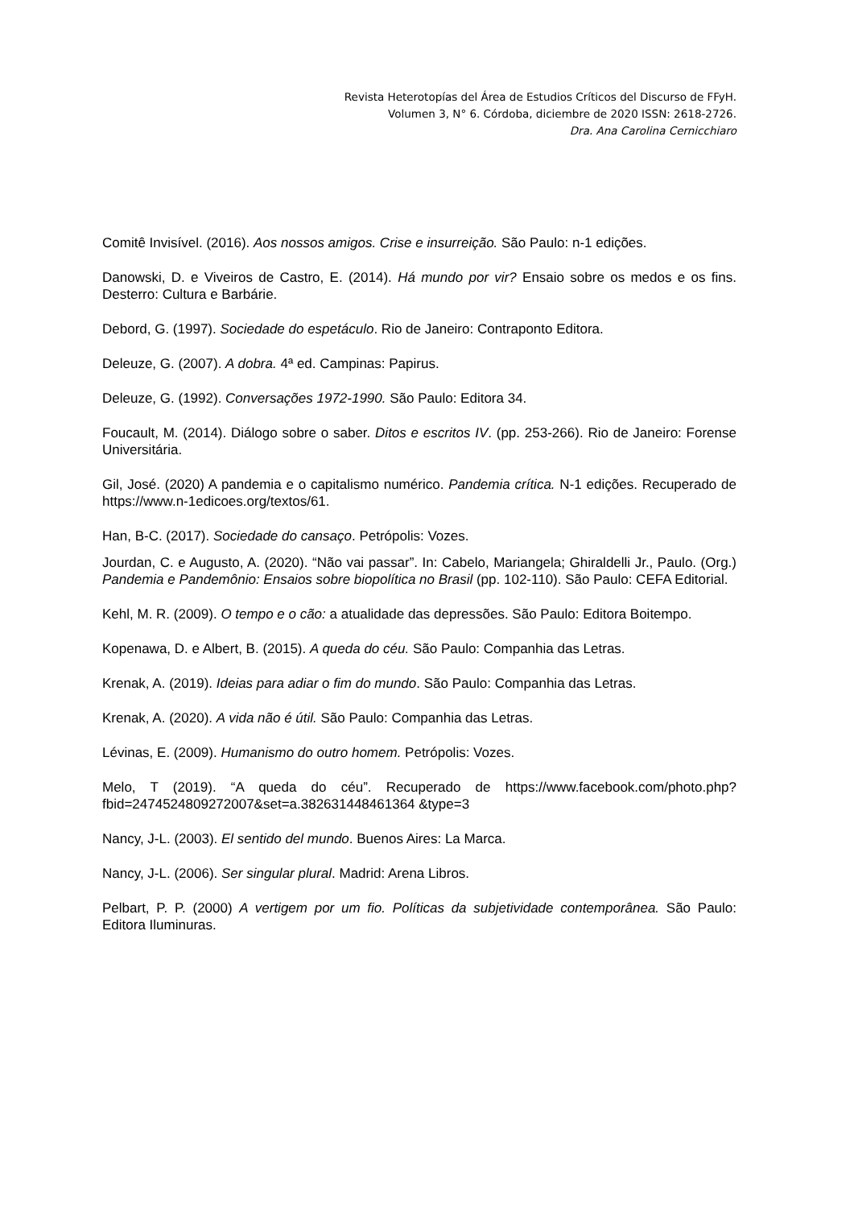Revista Heterotopías del Área de Estudios Críticos del Discurso de FFyH.
Volumen 3, N° 6. Córdoba, diciembre de 2020 ISSN: 2618-2726.
Dra. Ana Carolina Cernicchiaro
Comitê Invisível. (2016). Aos nossos amigos. Crise e insurreição. São Paulo: n-1 edições.
Danowski, D. e Viveiros de Castro, E. (2014). Há mundo por vir? Ensaio sobre os medos e os fins. Desterro: Cultura e Barbárie.
Debord, G. (1997). Sociedade do espetáculo. Rio de Janeiro: Contraponto Editora.
Deleuze, G. (2007). A dobra. 4ª ed. Campinas: Papirus.
Deleuze, G. (1992). Conversações 1972-1990. São Paulo: Editora 34.
Foucault, M. (2014). Diálogo sobre o saber. Ditos e escritos IV. (pp. 253-266). Rio de Janeiro: Forense Universitária.
Gil, José. (2020) A pandemia e o capitalismo numérico. Pandemia crítica. N-1 edições. Recuperado de https://www.n-1edicoes.org/textos/61.
Han, B-C. (2017). Sociedade do cansaço. Petrópolis: Vozes.
Jourdan, C. e Augusto, A. (2020). “Não vai passar”. In: Cabelo, Mariangela; Ghiraldelli Jr., Paulo. (Org.) Pandemia e Pandemônio: Ensaios sobre biopolítica no Brasil (pp. 102-110). São Paulo: CEFA Editorial.
Kehl, M. R. (2009). O tempo e o cão: a atualidade das depressões. São Paulo: Editora Boitempo.
Kopenawa, D. e Albert, B. (2015). A queda do céu. São Paulo: Companhia das Letras.
Krenak, A. (2019). Ideias para adiar o fim do mundo. São Paulo: Companhia das Letras.
Krenak, A. (2020). A vida não é útil. São Paulo: Companhia das Letras.
Lévinas, E. (2009). Humanismo do outro homem. Petrópolis: Vozes.
Melo, T (2019). “A queda do céu”. Recuperado de https://www.facebook.com/photo.php?fbid=2474524809272007&set=a.382631448461364 &type=3
Nancy, J-L. (2003). El sentido del mundo. Buenos Aires: La Marca.
Nancy, J-L. (2006). Ser singular plural. Madrid: Arena Libros.
Pelbart, P. P. (2000) A vertigem por um fio. Políticas da subjetividade contemporânea. São Paulo: Editora Iluminuras.